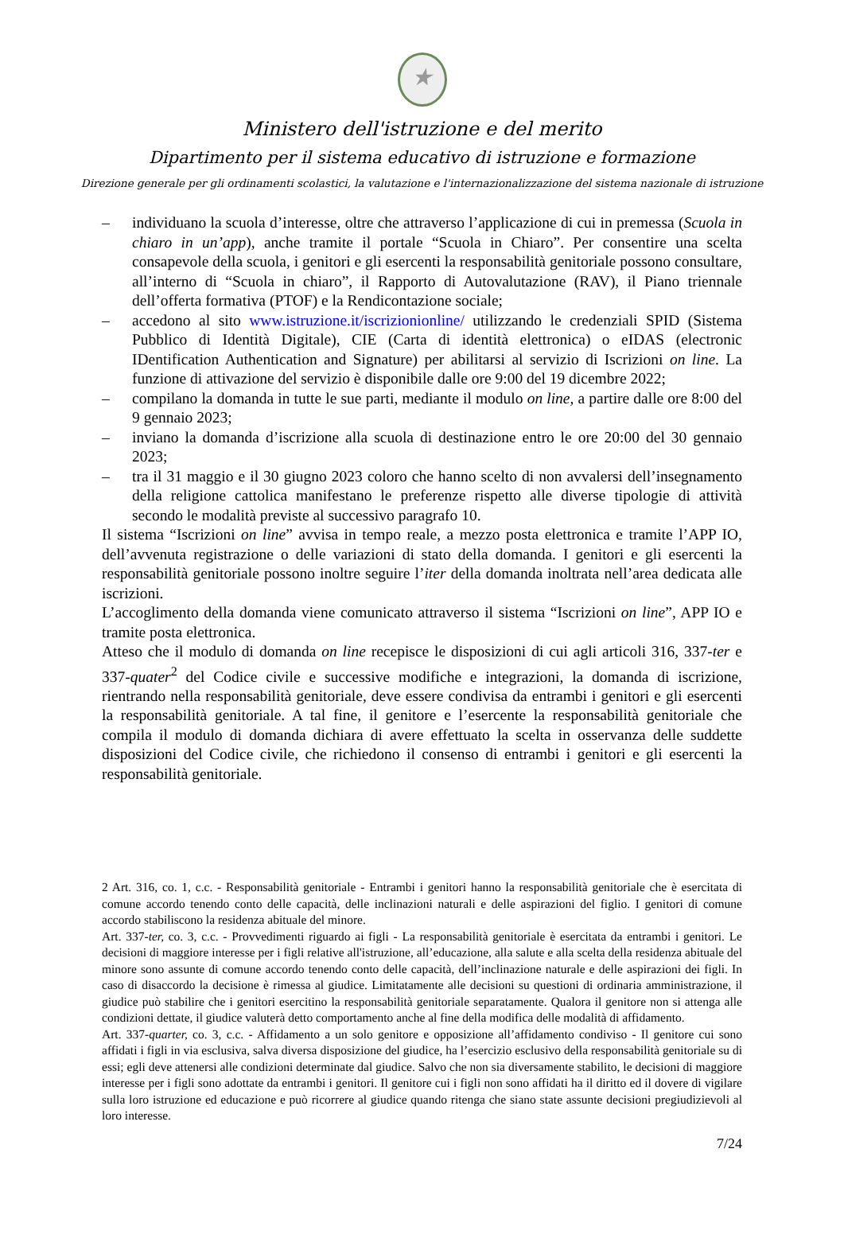★
Ministero dell'istruzione e del merito
Dipartimento per il sistema educativo di istruzione e formazione
Direzione generale per gli ordinamenti scolastici, la valutazione e l'internazionalizzazione del sistema nazionale di istruzione
– individuano la scuola d’interesse, oltre che attraverso l’applicazione di cui in premessa (Scuola in chiaro in un’app), anche tramite il portale “Scuola in Chiaro”. Per consentire una scelta consapevole della scuola, i genitori e gli esercenti la responsabilità genitoriale possono consultare, all’interno di “Scuola in chiaro”, il Rapporto di Autovalutazione (RAV), il Piano triennale dell’offerta formativa (PTOF) e la Rendicontazione sociale;
– accedono al sito www.istruzione.it/iscrizionionline/ utilizzando le credenziali SPID (Sistema Pubblico di Identità Digitale), CIE (Carta di identità elettronica) o eIDAS (electronic IDentification Authentication and Signature) per abilitarsi al servizio di Iscrizioni on line. La funzione di attivazione del servizio è disponibile dalle ore 9:00 del 19 dicembre 2022;
– compilano la domanda in tutte le sue parti, mediante il modulo on line, a partire dalle ore 8:00 del 9 gennaio 2023;
– inviano la domanda d’iscrizione alla scuola di destinazione entro le ore 20:00 del 30 gennaio 2023;
– tra il 31 maggio e il 30 giugno 2023 coloro che hanno scelto di non avvalersi dell’insegnamento della religione cattolica manifestano le preferenze rispetto alle diverse tipologie di attività secondo le modalità previste al successivo paragrafo 10.
Il sistema “Iscrizioni on line” avvisa in tempo reale, a mezzo posta elettronica e tramite l’APP IO, dell’avvenuta registrazione o delle variazioni di stato della domanda. I genitori e gli esercenti la responsabilità genitoriale possono inoltre seguire l’iter della domanda inoltrata nell’area dedicata alle iscrizioni.
L’accoglimento della domanda viene comunicato attraverso il sistema “Iscrizioni on line”, APP IO e tramite posta elettronica.
Atteso che il modulo di domanda on line recepisce le disposizioni di cui agli articoli 316, 337-ter e 337-quater<sup>2</sup> del Codice civile e successive modifiche e integrazioni, la domanda di iscrizione, rientrando nella responsabilità genitoriale, deve essere condivisa da entrambi i genitori e gli esercenti la responsabilità genitoriale. A tal fine, il genitore e l’esercente la responsabilità genitoriale che compila il modulo di domanda dichiara di avere effettuato la scelta in osservanza delle suddette disposizioni del Codice civile, che richiedono il consenso di entrambi i genitori e gli esercenti la responsabilità genitoriale.
2 Art. 316, co. 1, c.c. - Responsabilità genitoriale - Entrambi i genitori hanno la responsabilità genitoriale che è esercitata di comune accordo tenendo conto delle capacità, delle inclinazioni naturali e delle aspirazioni del figlio. I genitori di comune accordo stabiliscono la residenza abituale del minore.
Art. 337-ter, co. 3, c.c. - Provvedimenti riguardo ai figli - La responsabilità genitoriale è esercitata da entrambi i genitori. Le decisioni di maggiore interesse per i figli relative all'istruzione, all’educazione, alla salute e alla scelta della residenza abituale del minore sono assunte di comune accordo tenendo conto delle capacità, dell’inclinazione naturale e delle aspirazioni dei figli. In caso di disaccordo la decisione è rimessa al giudice. Limitatamente alle decisioni su questioni di ordinaria amministrazione, il giudice può stabilire che i genitori esercitino la responsabilità genitoriale separatamente. Qualora il genitore non si attenga alle condizioni dettate, il giudice valuterà detto comportamento anche al fine della modifica delle modalità di affidamento.
Art. 337-quarter, co. 3, c.c. - Affidamento a un solo genitore e opposizione all’affidamento condiviso - Il genitore cui sono affidati i figli in via esclusiva, salva diversa disposizione del giudice, ha l’esercizio esclusivo della responsabilità genitoriale su di essi; egli deve attenersi alle condizioni determinate dal giudice. Salvo che non sia diversamente stabilito, le decisioni di maggiore interesse per i figli sono adottate da entrambi i genitori. Il genitore cui i figli non sono affidati ha il diritto ed il dovere di vigilare sulla loro istruzione ed educazione e può ricorrere al giudice quando ritenga che siano state assunte decisioni pregiudizievoli al loro interesse.
7/24